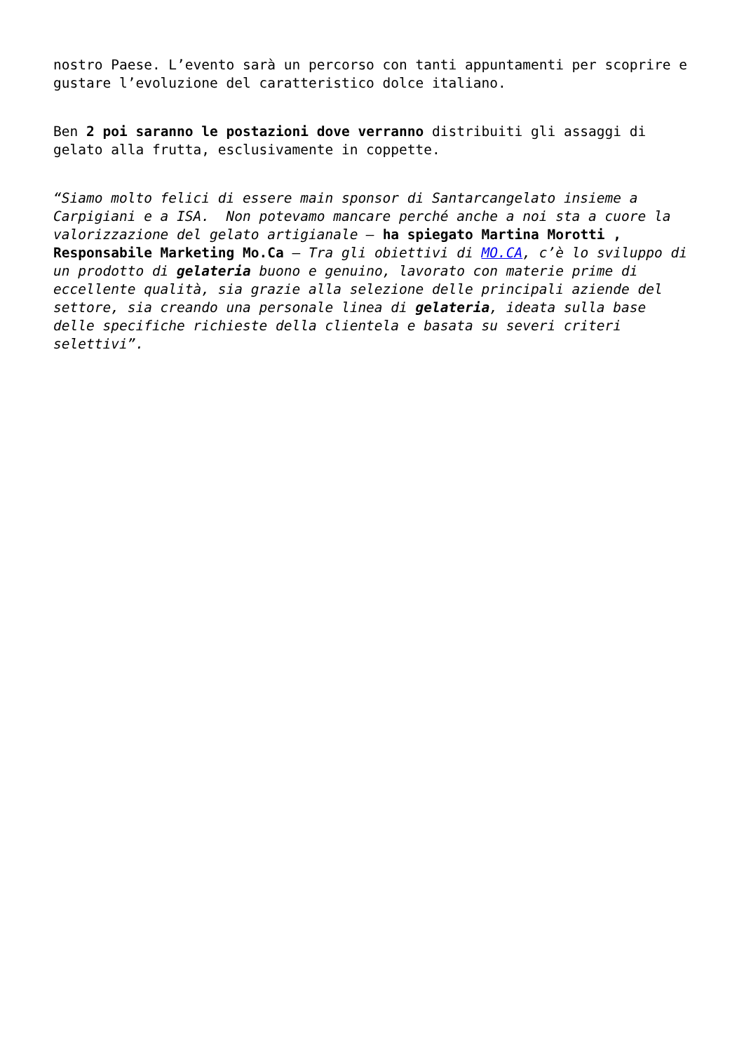nostro Paese. L’evento sarà un percorso con tanti appuntamenti per scoprire e gustare l’evoluzione del caratteristico dolce italiano.
Ben 2 poi saranno le postazioni dove verranno distribuiti gli assaggi di gelato alla frutta, esclusivamente in coppette.
“Siamo molto felici di essere main sponsor di Santarcangelato insieme a Carpigiani e a ISA. Non potevamo mancare perché anche a noi sta a cuore la valorizzazione del gelato artigianale – ha spiegato Martina Morotti , Responsabile Marketing Mo.Ca – Tra gli obiettivi di MO.CA, c’è lo sviluppo di un prodotto di gelateria buono e genuino, lavorato con materie prime di eccellente qualità, sia grazie alla selezione delle principali aziende del settore, sia creando una personale linea di gelateria, ideata sulla base delle specifiche richieste della clientela e basata su severi criteri selettivi”.